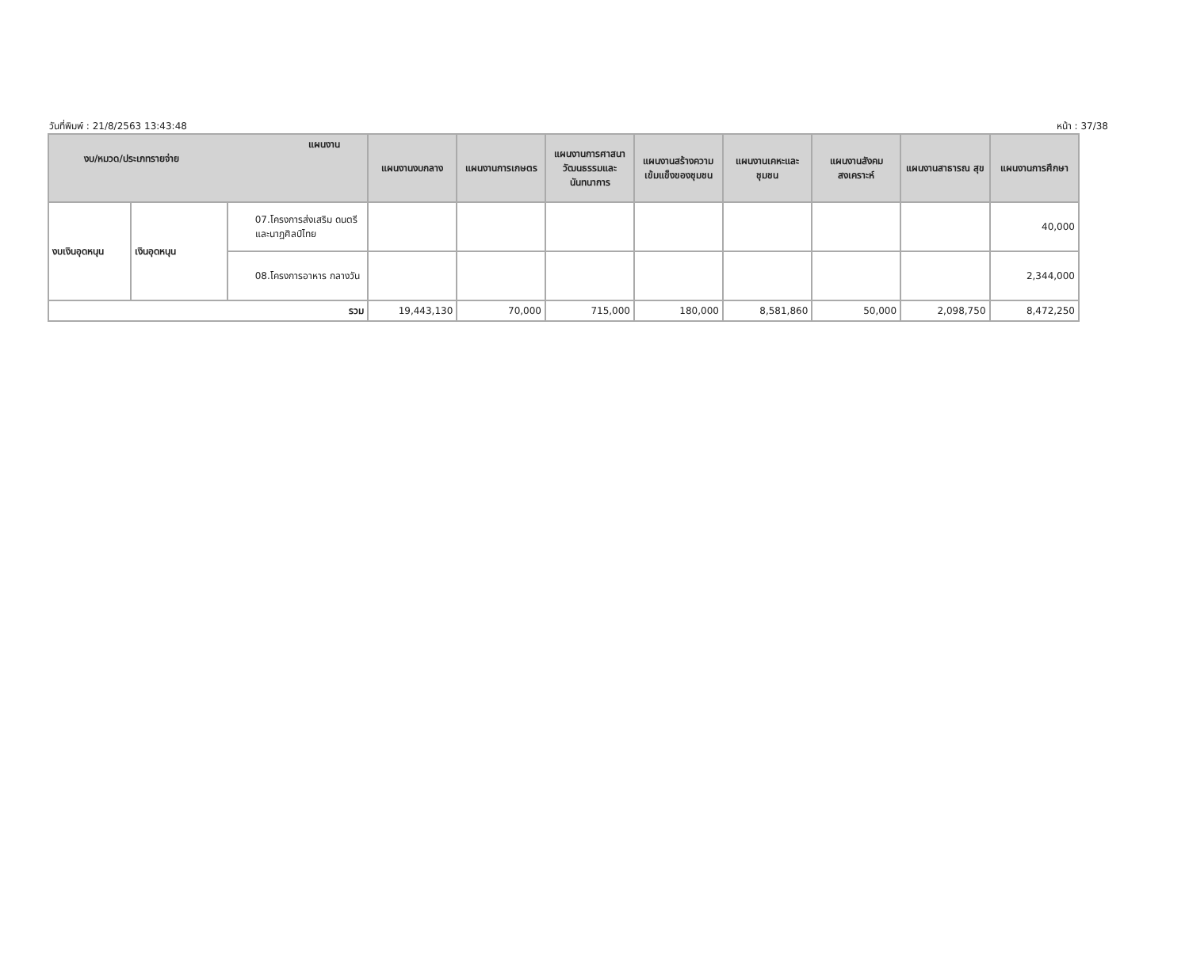วันที่พิมพ์ : 21/8/2563 13:43:48 หน้า : 37/38
| แผนงาน งบ/หมวด/ประเภทรายจ่าย | | | แผนงานงบกลาง | แผนงานการเกษตร | แผนงานการศาสนา วัฒนธรรมและ นันทนาการ | แผนงานสร้างความ เข้มแข็งของชุมชน | แผนงานเคหะและ ชุมชน | แผนงานสังคม สงเคราะห์ | แผนงานสาธารณ สุข | แผนงานการศึกษา |
| --- | --- | --- | --- | --- | --- | --- | --- | --- | --- | --- |
| งบเงินอุดหนุน | เงินอุดหนุน | 07.โครงการส่งเสริม ดนตรีและนาฏศิลป์ไทย | | | | | | | | 40,000 |
| | | 08.โครงการอาหาร กลางวัน | | | | | | | | 2,344,000 |
| รวม | | | 19,443,130 | 70,000 | 715,000 | 180,000 | 8,581,860 | 50,000 | 2,098,750 | 8,472,250 |